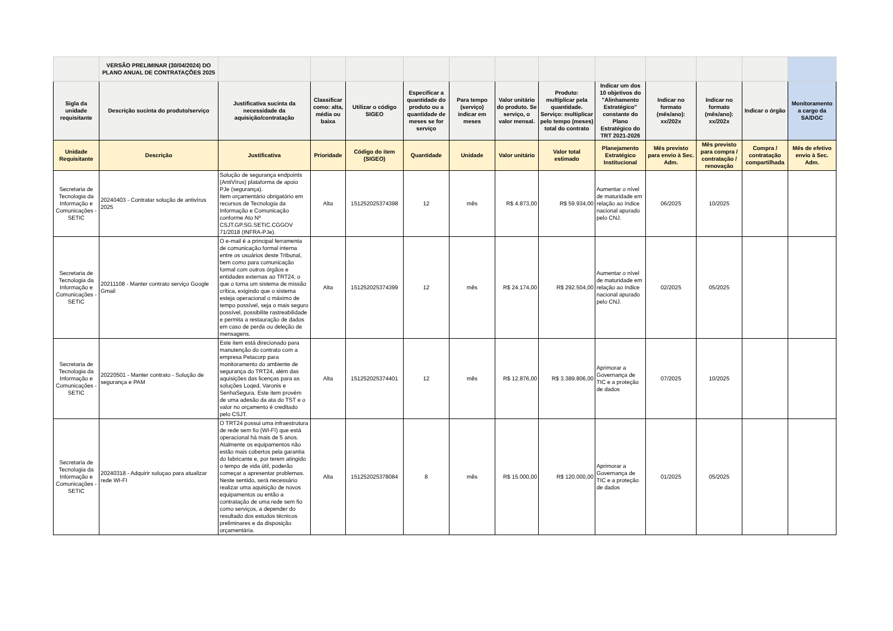| | VERSÃO PRELIMINAR (30/04/2024) DO PLANO ANUAL DE CONTRATAÇÕES 2025 | | | | | | | | | | | | |
| --- | --- | --- | --- | --- | --- | --- | --- | --- | --- | --- | --- | --- | --- |
| Sigla da unidade requisitante | Descrição sucinta do produto/serviço | Justificativa sucinta da necessidade da aquisição/contratação | Classificar como: alta, média ou baixa | Utilizar o código SIGEO | Especificar a quantidade do produto ou a quantidade de meses se for serviço | Para tempo (serviço) indicar em meses | Valor unitário do produto. Se serviço, o valor mensal. | Produto: multiplicar pela quantidade. Serviço: multiplicar pelo tempo (meses) total do contrato | Indicar um dos 10 objetivos do "Alinhamento Estratégico" constante do Plano Estratégico do TRT 2021-2026 | Indicar no formato (mês/ano): xx/202x | Indicar no formato (mês/ano): xx/202x | Indicar o órgão | Monitoramento a cargo da SA/DGC |
| Unidade Requisitante | Descrição | Justificativa | Prioridade | Código do item (SIGEO) | Quantidade | Unidade | Valor unitário | Valor total estimado | Planejamento Estratégico Institucional | Mês previsto para envio à Sec. Adm. | Mês previsto para compra / contratação / renovação | Compra / contratação compartilhada | Mês de efetivo envio à Sec. Adm. |
| Secretaria de Tecnologia da Informação e Comunicações - SETIC | 20240403 - Contratar solução de antivírus 2025 | Solução de segurança endpoints (AntiVírus) plataforma de apoio PJe (segurança). Item orçamentário obrigatório em recursos de Tecnologia da Informação e Comunicação conforme Ato Nº CSJT.GP.SG.SETIC.CGGOV 71/2018 (INFRA-PJe). | Alta | 151252025374398 | 12 | mês | R$ 4.873,00 | R$ 59.934,00 | Aumentar o nível de maturidade em relação ao índice nacional apurado pelo CNJ. | 06/2025 | 10/2025 | | |
| Secretaria de Tecnologia da Informação e Comunicações - SETIC | 20211108 - Manter contrato serviço Google Gmail | O e-mail é a principal ferramenta de comunicação formal interna entre os usuários deste Tribunal, bem como para comunicação formal com outros órgãos e entidades externas ao TRT24, o que o torna um sistema de missão crítica, exigindo que o sistema esteja operacional o máximo de tempo possível, seja o mais seguro possível, possibilite rastreabilidade e permita a restauração de dados em caso de perda ou deleção de mensagens. | Alta | 151252025374399 | 12 | mês | R$ 24.174,00 | R$ 292.504,00 | Aumentar o nível de maturidade em relação ao índice nacional apurado pelo CNJ. | 02/2025 | 05/2025 | | |
| Secretaria de Tecnologia da Informação e Comunicações - SETIC | 20220501 - Manter contrato - Solução de segurança e PAM | Este item está direcionado para manutenção do contrato com a empresa Petacorp para monitoramento do ambiente de segurança do TRT24, além das aquisições das licenças para as soluções Loqed, Varonis e SenhaSegura. Este item provém de uma adesão da ata do TST e o valor no orçamento é creditado pelo CSJT. | Alta | 151252025374401 | 12 | mês | R$ 12.876,00 | R$ 3.389.806,00 | Aprimorar a Governança de TIC e a proteção de dados | 07/2025 | 10/2025 | | |
| Secretaria de Tecnologia da Informação e Comunicações - SETIC | 20240318 - Adquirir soluçao para atualizar rede WI-FI | O TRT24 possui uma infraestrutura de rede sem fio (WI-FI) que está operacional há mais de 5 anos. Atalmente os equipamentos não estão mais cobertos pela garantia do fabricante e, por terem atingido o tempo de vida útil, poderão começar a apresentar problemas. Neste sentido, será necessário realizar uma aquisição de novos equipamentos ou então a contratação de uma rede sem fio como serviços, a depender do resultado dos estudos técnicos preliminares e da disposição orçamentária. | Alta | 151252025378084 | 8 | mês | R$ 15.000,00 | R$ 120.000,00 | Aprimorar a Governança de TIC e a proteção de dados | 01/2025 | 05/2025 | | |